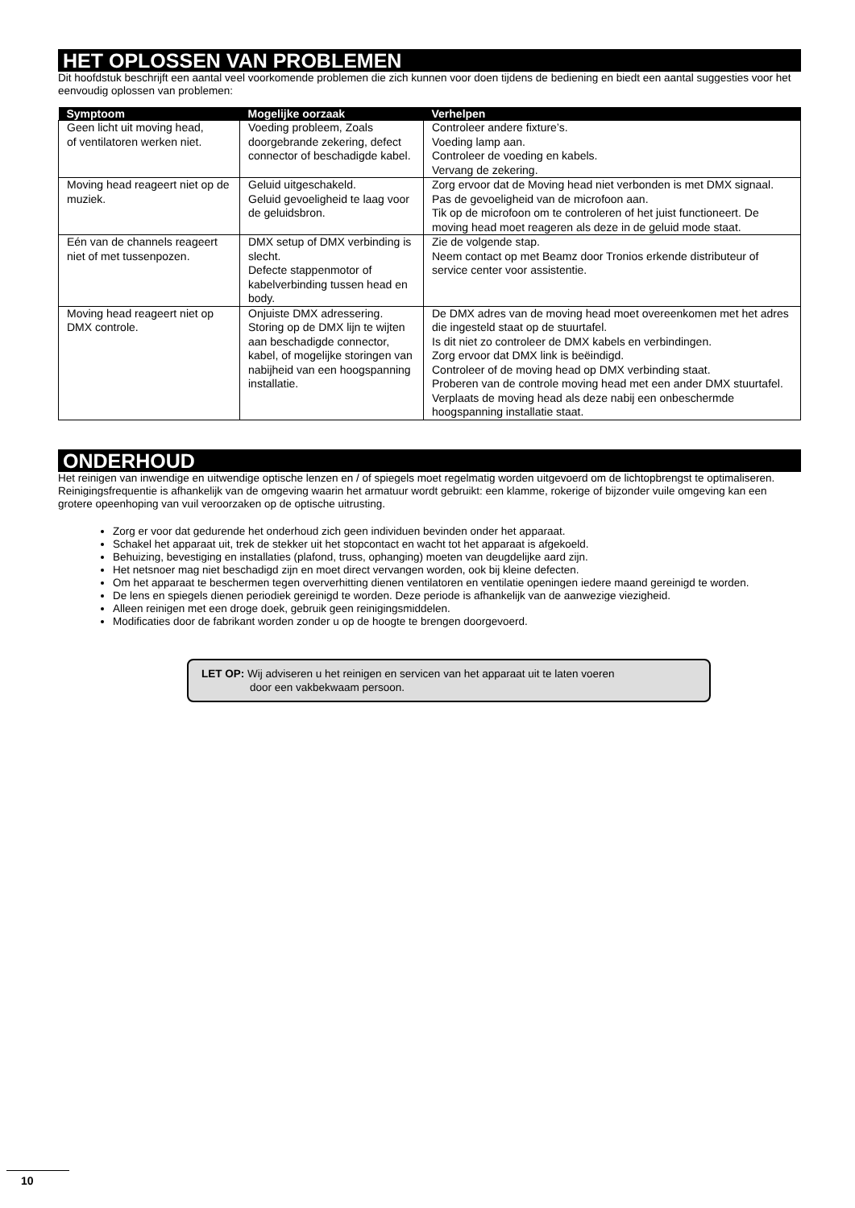HET OPLOSSEN VAN PROBLEMEN
Dit hoofdstuk beschrijft een aantal veel voorkomende problemen die zich kunnen voor doen tijdens de bediening en biedt een aantal suggesties voor het eenvoudig oplossen van problemen:
| Symptoom | Mogelijke oorzaak | Verhelpen |
| --- | --- | --- |
| Geen licht uit moving head, of ventilatoren werken niet. | Voeding probleem, Zoals doorgebrande zekering, defect connector of beschadigde kabel. | Controleer andere fixture’s. Voeding lamp aan. Controleer de voeding en kabels. Vervang de zekering. |
| Moving head reageert niet op de muziek. | Geluid uitgeschakeld. Geluid gevoeligheid te laag voor de geluidsbron. | Zorg ervoor dat de Moving head niet verbonden is met DMX signaal. Pas de gevoeligheid van de microfoon aan. Tik op de microfoon om te controleren of het juist functioneert. De moving head moet reageren als deze in de geluid mode staat. |
| Eén van de channels reageert niet of met tussenpozen. | DMX setup of DMX verbinding is slecht. Defecte stappenmotor of kabelverbinding tussen head en body. | Zie de volgende stap. Neem contact op met Beamz door Tronios erkende distributeur of service center voor assistentie. |
| Moving head reageert niet op DMX controle. | Onjuiste DMX adressering. Storing op de DMX lijn te wijten aan beschadigde connector, kabel, of mogelijke storingen van nabijheid van een hoogspanning installatie. | De DMX adres van de moving head moet overeenkomen met het adres die ingesteld staat op de stuurtafel. Is dit niet zo controleer de DMX kabels en verbindingen. Zorg ervoor dat DMX link is beëindigd. Controleer of de moving head op DMX verbinding staat. Proberen van de controle moving head met een ander DMX stuurtafel. Verplaats de moving head als deze nabij een onbeschermde hoogspanning installatie staat. |
ONDERHOUD
Het reinigen van inwendige en uitwendige optische lenzen en / of spiegels moet regelmatig worden uitgevoerd om de lichtopbrengst te optimaliseren. Reinigingsfrequentie is afhankelijk van de omgeving waarin het armatuur wordt gebruikt: een klamme, rokerige of bijzonder vuile omgeving kan een grotere opeenhoping van vuil veroorzaken op de optische uitrusting.
Zorg er voor dat gedurende het onderhoud zich geen individuen bevinden onder het apparaat.
Schakel het apparaat uit, trek de stekker uit het stopcontact en wacht tot het apparaat is afgekoeld.
Behuizing, bevestiging en installaties (plafond, truss, ophanging) moeten van deugdelijke aard zijn.
Het netsnoer mag niet beschadigd zijn en moet direct vervangen worden, ook bij kleine defecten.
Om het apparaat te beschermen tegen oververhitting dienen ventilatoren en ventilatie openingen iedere maand gereinigd te worden.
De lens en spiegels dienen periodiek gereinigd te worden. Deze periode is afhankelijk van de aanwezige viezigheid.
Alleen reinigen met een droge doek, gebruik geen reinigingsmiddelen.
Modificaties door de fabrikant worden zonder u op de hoogte te brengen doorgevoerd.
LET OP: Wij adviseren u het reinigen en servicen van het apparaat uit te laten voeren
door een vakbekwaam persoon.
10